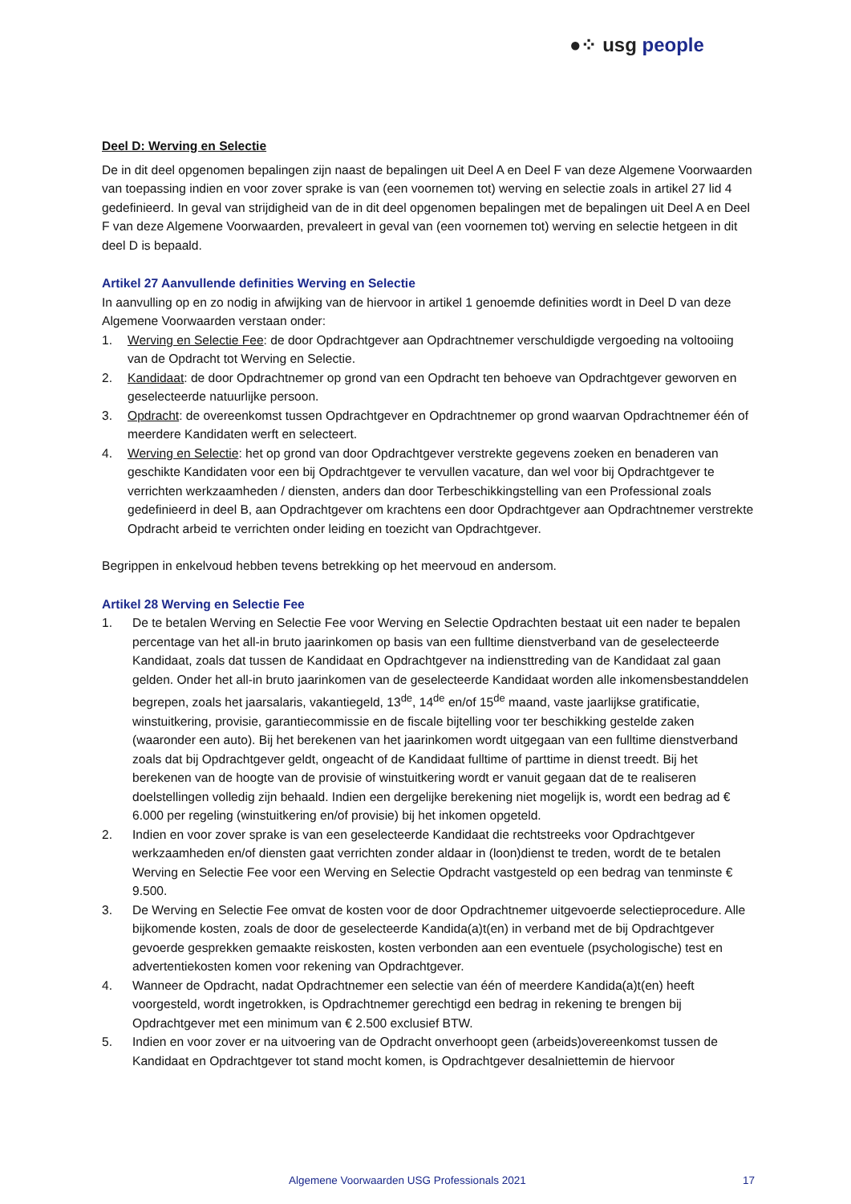●⁘ usg people
Deel D: Werving en Selectie
De in dit deel opgenomen bepalingen zijn naast de bepalingen uit Deel A en Deel F van deze Algemene Voorwaarden van toepassing indien en voor zover sprake is van (een voornemen tot) werving en selectie zoals in artikel 27 lid 4 gedefinieerd. In geval van strijdigheid van de in dit deel opgenomen bepalingen met de bepalingen uit Deel A en Deel F van deze Algemene Voorwaarden, prevaleert in geval van (een voornemen tot) werving en selectie hetgeen in dit deel D is bepaald.
Artikel 27 Aanvullende definities Werving en Selectie
In aanvulling op en zo nodig in afwijking van de hiervoor in artikel 1 genoemde definities wordt in Deel D van deze Algemene Voorwaarden verstaan onder:
1. Werving en Selectie Fee: de door Opdrachtgever aan Opdrachtnemer verschuldigde vergoeding na voltooiing van de Opdracht tot Werving en Selectie.
2. Kandidaat: de door Opdrachtnemer op grond van een Opdracht ten behoeve van Opdrachtgever geworven en geselecteerde natuurlijke persoon.
3. Opdracht: de overeenkomst tussen Opdrachtgever en Opdrachtnemer op grond waarvan Opdrachtnemer één of meerdere Kandidaten werft en selecteert.
4. Werving en Selectie: het op grond van door Opdrachtgever verstrekte gegevens zoeken en benaderen van geschikte Kandidaten voor een bij Opdrachtgever te vervullen vacature, dan wel voor bij Opdrachtgever te verrichten werkzaamheden / diensten, anders dan door Terbeschikkingstelling van een Professional zoals gedefinieerd in deel B, aan Opdrachtgever om krachtens een door Opdrachtgever aan Opdrachtnemer verstrekte Opdracht arbeid te verrichten onder leiding en toezicht van Opdrachtgever.
Begrippen in enkelvoud hebben tevens betrekking op het meervoud en andersom.
Artikel 28 Werving en Selectie Fee
1. De te betalen Werving en Selectie Fee voor Werving en Selectie Opdrachten bestaat uit een nader te bepalen percentage van het all-in bruto jaarinkomen op basis van een fulltime dienstverband van de geselecteerde Kandidaat, zoals dat tussen de Kandidaat en Opdrachtgever na indiensttreding van de Kandidaat zal gaan gelden. Onder het all-in bruto jaarinkomen van de geselecteerde Kandidaat worden alle inkomensbestanddelen begrepen, zoals het jaarsalaris, vakantiegeld, 13<sup>de</sup>, 14<sup>de</sup> en/of 15<sup>de</sup> maand, vaste jaarlijkse gratificatie, winstuitkering, provisie, garantiecommissie en de fiscale bijtelling voor ter beschikking gestelde zaken (waaronder een auto). Bij het berekenen van het jaarinkomen wordt uitgegaan van een fulltime dienstverband zoals dat bij Opdrachtgever geldt, ongeacht of de Kandidaat fulltime of parttime in dienst treedt. Bij het berekenen van de hoogte van de provisie of winstuitkering wordt er vanuit gegaan dat de te realiseren doelstellingen volledig zijn behaald. Indien een dergelijke berekening niet mogelijk is, wordt een bedrag ad € 6.000 per regeling (winstuitkering en/of provisie) bij het inkomen opgeteld.
2. Indien en voor zover sprake is van een geselecteerde Kandidaat die rechtstreeks voor Opdrachtgever werkzaamheden en/of diensten gaat verrichten zonder aldaar in (loon)dienst te treden, wordt de te betalen Werving en Selectie Fee voor een Werving en Selectie Opdracht vastgesteld op een bedrag van tenminste € 9.500.
3. De Werving en Selectie Fee omvat de kosten voor de door Opdrachtnemer uitgevoerde selectieprocedure. Alle bijkomende kosten, zoals de door de geselecteerde Kandida(a)t(en) in verband met de bij Opdrachtgever gevoerde gesprekken gemaakte reiskosten, kosten verbonden aan een eventuele (psychologische) test en advertentiekosten komen voor rekening van Opdrachtgever.
4. Wanneer de Opdracht, nadat Opdrachtnemer een selectie van één of meerdere Kandida(a)t(en) heeft voorgesteld, wordt ingetrokken, is Opdrachtnemer gerechtigd een bedrag in rekening te brengen bij Opdrachtgever met een minimum van € 2.500 exclusief BTW.
5. Indien en voor zover er na uitvoering van de Opdracht onverhoopt geen (arbeids)overeenkomst tussen de Kandidaat en Opdrachtgever tot stand mocht komen, is Opdrachtgever desalniettemin de hiervoor
Algemene Voorwaarden USG Professionals 2021 17